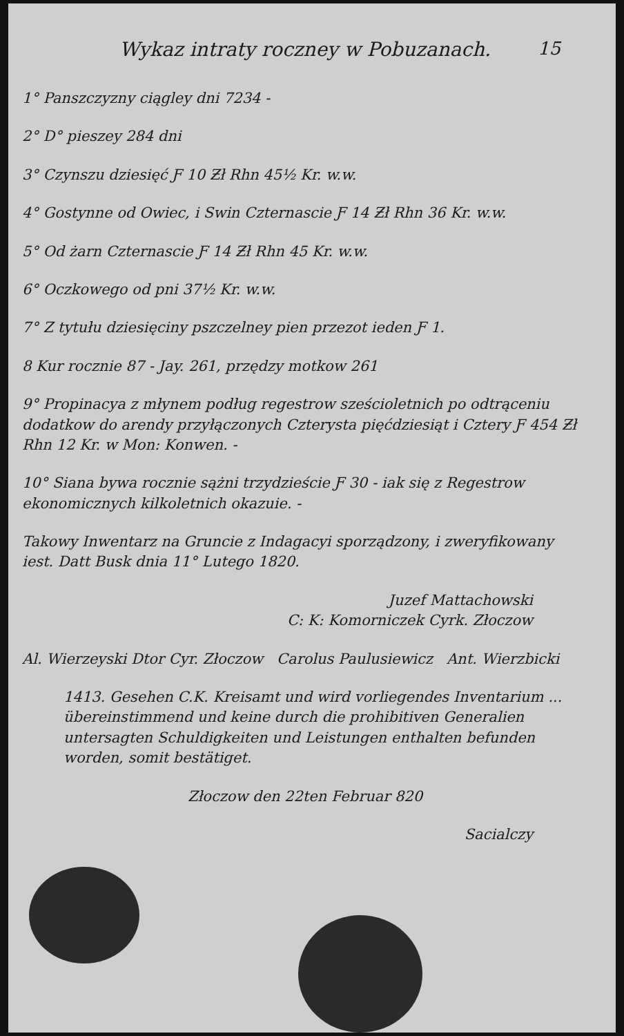15
Wykaz intraty roczney w Pobuzanach.
1° Panszczyzny ciągley dni 7234 -
2° D° pieszey 284 dni
3° Czynszu dziesięć Ƒ 10 Ƶł Rhn 45½ Kr. w.w.
4° Gostynne od Owiec, i Swin Czternascie Ƒ 14 Ƶł Rhn 36 Kr. w.w.
5° Od żarn Czternascie Ƒ 14 Ƶł Rhn 45 Kr. w.w.
6° Oczkowego od pni 37½ Kr. w.w.
7° Z tytułu dziesięciny pszczelney pien przezot ieden Ƒ 1.
8 Kur rocznie 87 - Jay. 261, przędzy motkow 261
9° Propinacya z młynem podług regestrow sześcioletnich po odtrąceniu dodatkow do arendy przyłączonych Czterysta pięćdziesiąt i Cztery Ƒ 454 Ƶł Rhn 12 Kr. w Mon: Konwen. -
10° Siana bywa rocznie sążni trzydzieście Ƒ 30 - iak się z Regestrow ekonomicznych kilkoletnich okazuie. -
Takowy Inwentarz na Gruncie z Indagacyi sporządzony, i zweryfikowany iest. Datt Busk dnia 11° Lutego 1820.
Juzef Mattachowski
C: K: Komorniczek Cyrk. Złoczow
Al. Wierzeyski Dtor Cyr. Złoczow Carolus Paulusiewicz Ant. Wierzbicki
1413. Gesehen C.K. Kreisamt und wird vorliegendes Inventarium ... übereinstimmend und keine durch die prohibitiven Generalien untersagten Schuldigkeiten und Leistungen enthalten befunden worden, somit bestätiget.
Złoczow den 22ten Februar 820
Sacialczy